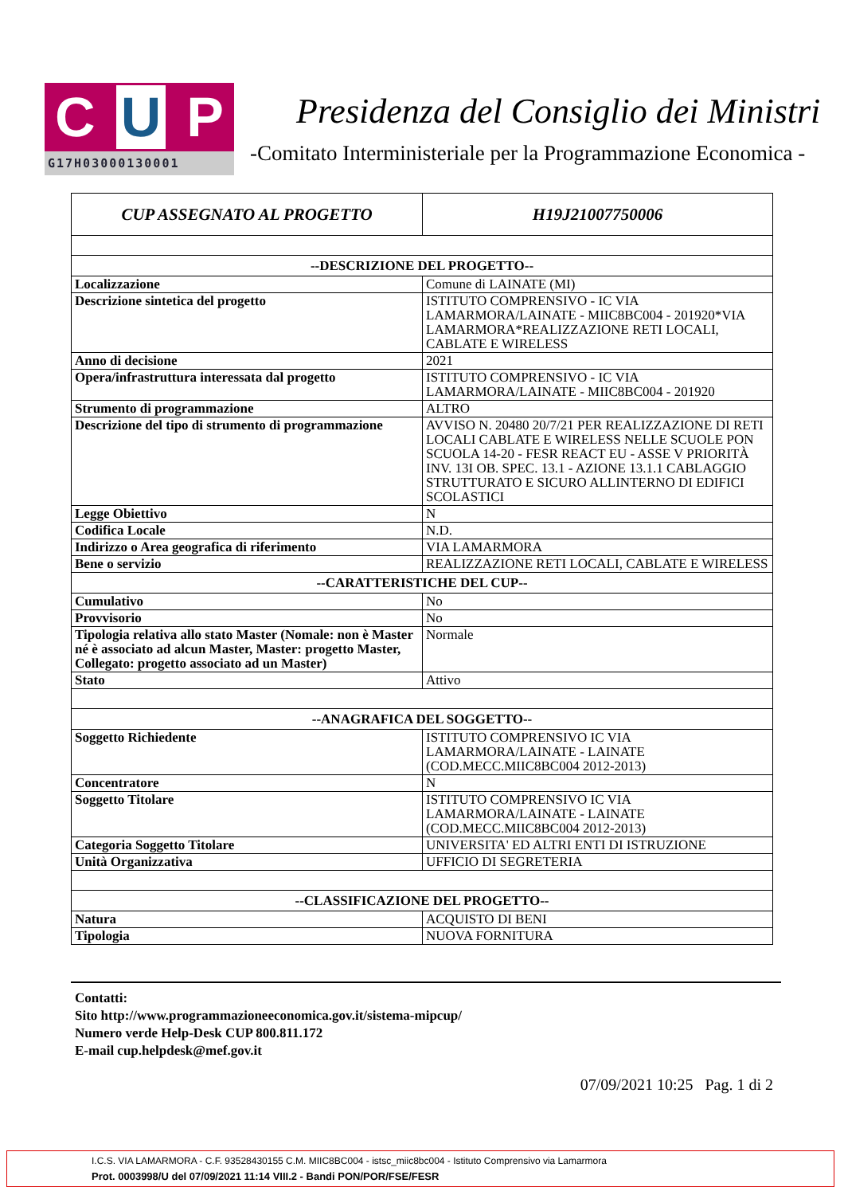C U P
G17H03000130001
Presidenza del Consiglio dei Ministri
-Comitato Interministeriale per la Programmazione Economica -
| CUP ASSEGNATO AL PROGETTO | H19J21007750006 |
| --DESCRIZIONE DEL PROGETTO-- | |
| Localizzazione | Comune di LAINATE (MI) |
| Descrizione sintetica del progetto | ISTITUTO COMPRENSIVO - IC VIA LAMARMORA/LAINATE - MIIC8BC004 - 201920*VIA LAMARMORA*REALIZZAZIONE RETI LOCALI, CABLATE E WIRELESS |
| Anno di decisione | 2021 |
| Opera/infrastruttura interessata dal progetto | ISTITUTO COMPRENSIVO - IC VIA LAMARMORA/LAINATE - MIIC8BC004 - 201920 |
| Strumento di programmazione | ALTRO |
| Descrizione del tipo di strumento di programmazione | AVVISO N. 20480 20/7/21 PER REALIZZAZIONE DI RETI LOCALI CABLATE E WIRELESS NELLE SCUOLE PON SCUOLA 14-20 - FESR REACT EU - ASSE V PRIORITÀ INV. 13I OB. SPEC. 13.1 - AZIONE 13.1.1 CABLAGGIO STRUTTURATO E SICURO ALLINTERNO DI EDIFICI SCOLASTICI |
| Legge Obiettivo | N |
| Codifica Locale | N.D. |
| Indirizzo o Area geografica di riferimento | VIA LAMARMORA |
| Bene o servizio | REALIZZAZIONE RETI LOCALI, CABLATE E WIRELESS |
| --CARATTERISTICHE DEL CUP-- | |
| Cumulativo | No |
| Provvisorio | No |
| Tipologia relativa allo stato Master (Nomale: non è Master né è associato ad alcun Master, Master: progetto Master, Collegato: progetto associato ad un Master) | Normale |
| Stato | Attivo |
| --ANAGRAFICA DEL SOGGETTO-- | |
| Soggetto Richiedente | ISTITUTO COMPRENSIVO IC VIA LAMARMORA/LAINATE - LAINATE (COD.MECC.MIIC8BC004 2012-2013) |
| Concentratore | N |
| Soggetto Titolare | ISTITUTO COMPRENSIVO IC VIA LAMARMORA/LAINATE - LAINATE (COD.MECC.MIIC8BC004 2012-2013) |
| Categoria Soggetto Titolare | UNIVERSITA' ED ALTRI ENTI DI ISTRUZIONE |
| Unità Organizzativa | UFFICIO DI SEGRETERIA |
| --CLASSIFICAZIONE DEL PROGETTO-- | |
| Natura | ACQUISTO DI BENI |
| Tipologia | NUOVA FORNITURA |
Contatti:
Sito http://www.programmazioneeconomica.gov.it/sistema-mipcup/
Numero verde Help-Desk CUP 800.811.172
E-mail cup.helpdesk@mef.gov.it
07/09/2021 10:25 Pag. 1 di 2
I.C.S. VIA LAMARMORA - C.F. 93528430155 C.M. MIIC8BC004 - istsc_miic8bc004 - Istituto Comprensivo via Lamarmora
Prot. 0003998/U del 07/09/2021 11:14 VIII.2 - Bandi PON/POR/FSE/FESR